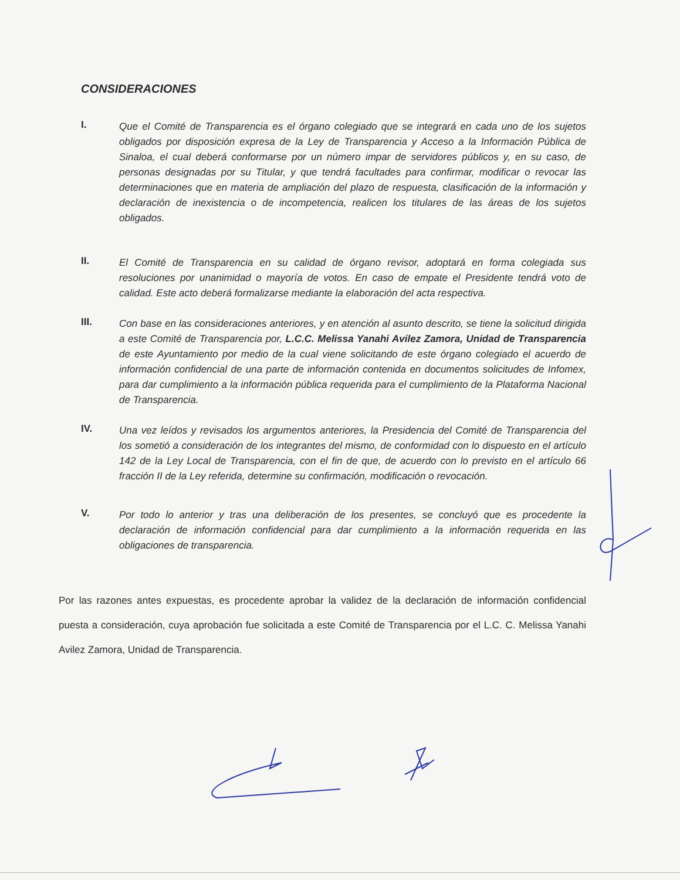CONSIDERACIONES
I.
Que el Comité de Transparencia es el órgano colegiado que se integrará en cada uno de los sujetos obligados por disposición expresa de la Ley de Transparencia y Acceso a la Información Pública de Sinaloa, el cual deberá conformarse por un número impar de servidores públicos y, en su caso, de personas designadas por su Titular, y que tendrá facultades para confirmar, modificar o revocar las determinaciones que en materia de ampliación del plazo de respuesta, clasificación de la información y declaración de inexistencia o de incompetencia, realicen los titulares de las áreas de los sujetos obligados.
II.
El Comité de Transparencia en su calidad de órgano revisor, adoptará en forma colegiada sus resoluciones por unanimidad o mayoría de votos. En caso de empate el Presidente tendrá voto de calidad. Este acto deberá formalizarse mediante la elaboración del acta respectiva.
III.
Con base en las consideraciones anteriores, y en atención al asunto descrito, se tiene la solicitud dirigida a este Comité de Transparencia por, L.C.C. Melissa Yanahi Avilez Zamora, Unidad de Transparencia de este Ayuntamiento por medio de la cual viene solicitando de este órgano colegiado el acuerdo de información confidencial de una parte de información contenida en documentos solicitudes de Infomex, para dar cumplimiento a la información pública requerida para el cumplimiento de la Plataforma Nacional de Transparencia.
IV.
Una vez leídos y revisados los argumentos anteriores, la Presidencia del Comité de Transparencia del los sometió a consideración de los integrantes del mismo, de conformidad con lo dispuesto en el artículo 142 de la Ley Local de Transparencia, con el fin de que, de acuerdo con lo previsto en el artículo 66 fracción II de la Ley referida, determine su confirmación, modificación o revocación.
V.
Por todo lo anterior y tras una deliberación de los presentes, se concluyó que es procedente la declaración de información confidencial para dar cumplimiento a la información requerida en las obligaciones de transparencia.
Por las razones antes expuestas, es procedente aprobar la validez de la declaración de información confidencial puesta a consideración, cuya aprobación fue solicitada a este Comité de Transparencia por el L.C. C. Melissa Yanahi Avilez Zamora, Unidad de Transparencia.